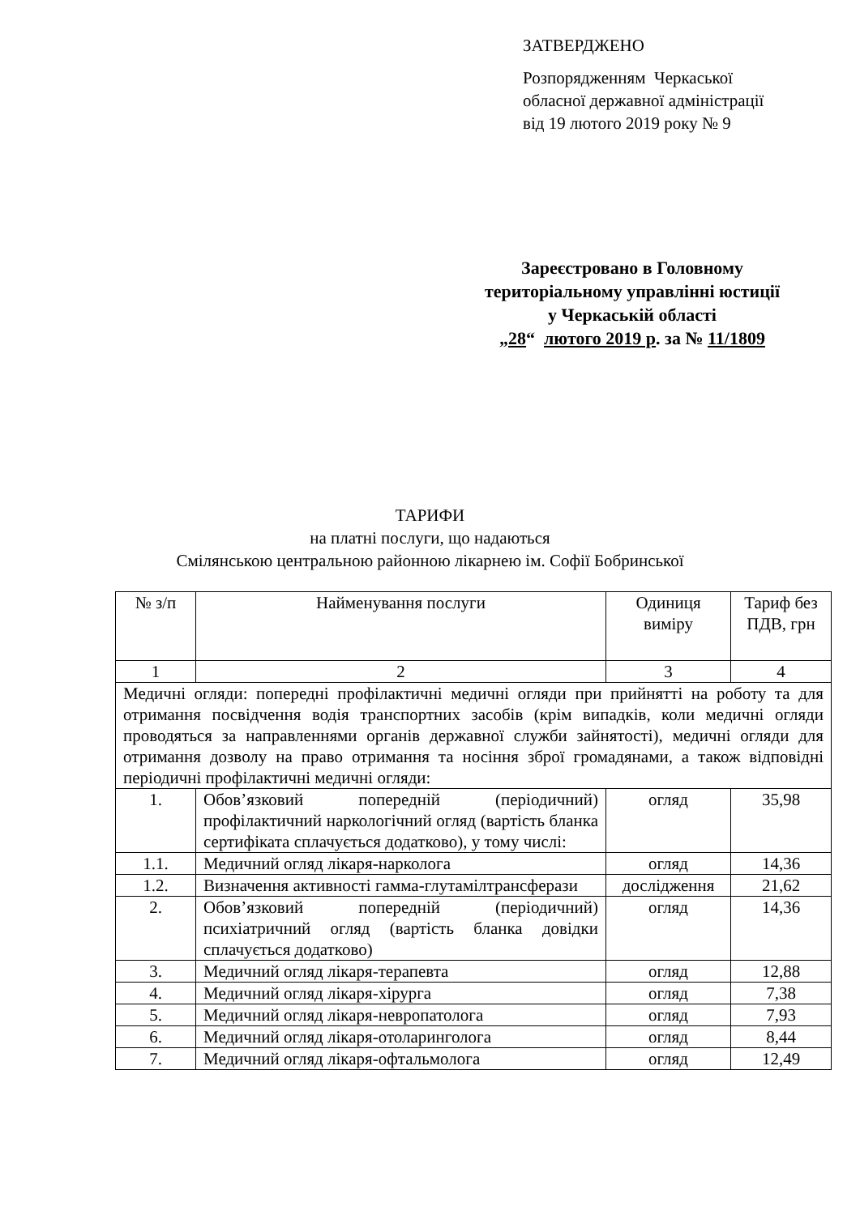ЗАТВЕРДЖЕНО
Розпорядженням Черкаської
обласної державної адміністрації
від 19 лютого 2019 року № 9
Зареєстровано в Головному
територіальному управлінні юстиції
у Черкаській області
„28“ лютого 2019 р. за № 11/1809
ТАРИФИ
на платні послуги, що надаються
Смілянською центральною районною лікарнею ім. Софії Бобринської
| № з/п | Найменування послуги | Одиниця виміру | Тариф без ПДВ, грн |
| --- | --- | --- | --- |
| 1 | 2 | 3 | 4 |
| Медичні огляди: попередні профілактичні медичні огляди при прийнятті на роботу та для отримання посвідчення водія транспортних засобів (крім випадків, коли медичні огляди проводяться за направленнями органів державної служби зайнятості), медичні огляди для отримання дозволу на право отримання та носіння зброї громадянами, а також відповідні періодичні профілактичні медичні огляди: | | | |
| 1. | Обов’язковий попередній (періодичний) профілактичний наркологічний огляд (вартість бланка сертифіката сплачується додатково), у тому числі: | огляд | 35,98 |
| 1.1. | Медичний огляд лікаря-нарколога | огляд | 14,36 |
| 1.2. | Визначення активності гамма-глутамілтрансферази | дослідження | 21,62 |
| 2. | Обов’язковий попередній (періодичний) психіатричний огляд (вартість бланка довідки сплачується додатково) | огляд | 14,36 |
| 3. | Медичний огляд лікаря-терапевта | огляд | 12,88 |
| 4. | Медичний огляд лікаря-хірурга | огляд | 7,38 |
| 5. | Медичний огляд лікаря-невропатолога | огляд | 7,93 |
| 6. | Медичний огляд лікаря-отоларинголога | огляд | 8,44 |
| 7. | Медичний огляд лікаря-офтальмолога | огляд | 12,49 |